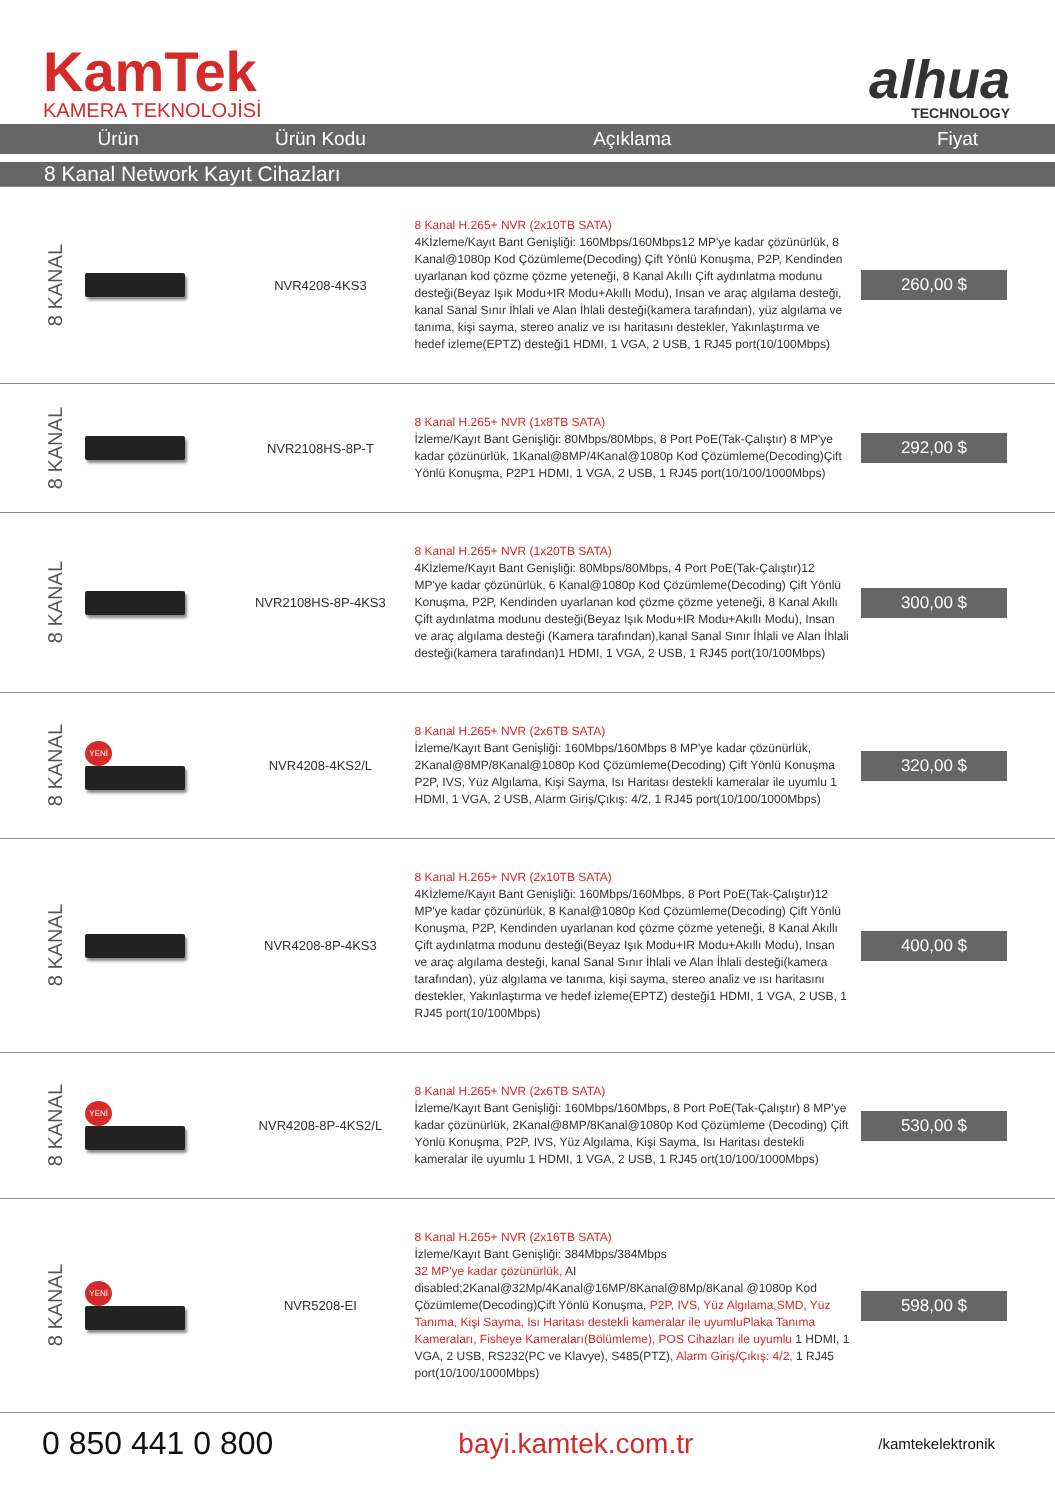KamTek
KAMERA TEKNOLOJİSİ
alhua
TECHNOLOGY
| Ürün | | | Ürün Kodu | Açıklama | Fiyat |
| --- | --- | --- | --- | --- | --- |
| 8 Kanal Network Kayıt Cihazları | | | | | |
| 8 KANAL | | | NVR4208-4KS3 | 8 Kanal H.265+ NVR (2x10TB SATA) 4Kİzleme/Kayıt Bant Genişliği: 160Mbps/160Mbps12 MP'ye kadar çözünürlük, 8 Kanal@1080p Kod Çözümleme(Decoding) Çift Yönlü Konuşma, P2P, Kendinden uyarlanan kod çözme çözme yeteneği, 8 Kanal Akıllı Çift aydınlatma modunu desteği(Beyaz Işık Modu+IR Modu+Akıllı Modu), Insan ve araç algılama desteği, kanal Sanal Sınır İhlali ve Alan İhlali desteği(kamera tarafından), yüz algılama ve tanıma, kişi sayma, stereo analiz ve ısı haritasını destekler, Yakınlaştırma ve hedef izleme(EPTZ) desteği1 HDMI, 1 VGA, 2 USB, 1 RJ45 port(10/100Mbps) | 260,00 $ |
| 8 KANAL | | | NVR2108HS-8P-T | 8 Kanal H.265+ NVR (1x8TB SATA) İzleme/Kayıt Bant Genişliği: 80Mbps/80Mbps, 8 Port PoE(Tak-Çalıştır) 8 MP'ye kadar çözünürlük, 1Kanal@8MP/4Kanal@1080p Kod Çözümleme(Decoding)Çift Yönlü Konuşma, P2P1 HDMI, 1 VGA, 2 USB, 1 RJ45 port(10/100/1000Mbps) | 292,00 $ |
| 8 KANAL | | | NVR2108HS-8P-4KS3 | 8 Kanal H.265+ NVR (1x20TB SATA) 4Kİzleme/Kayıt Bant Genişliği: 80Mbps/80Mbps, 4 Port PoE(Tak-Çalıştır)12 MP'ye kadar çözünürlük, 6 Kanal@1080p Kod Çözümleme(Decoding) Çift Yönlü Konuşma, P2P, Kendinden uyarlanan kod çözme çözme yeteneği, 8 Kanal Akıllı Çift aydınlatma modunu desteği(Beyaz Işık Modu+IR Modu+Akıllı Modu), Insan ve araç algılama desteği (Kamera tarafından),kanal Sanal Sınır İhlali ve Alan İhlali desteği(kamera tarafından)1 HDMI, 1 VGA, 2 USB, 1 RJ45 port(10/100Mbps) | 300,00 $ |
| 8 KANAL | YENİ | | NVR4208-4KS2/L | 8 Kanal H.265+ NVR (2x6TB SATA) İzleme/Kayıt Bant Genişliği: 160Mbps/160Mbps 8 MP'ye kadar çözünürlük, 2Kanal@8MP/8Kanal@1080p Kod Çözümleme(Decoding) Çift Yönlü Konuşma P2P, IVS, Yüz Algılama, Kişi Sayma, Isı Haritası destekli kameralar ile uyumlu 1 HDMI, 1 VGA, 2 USB, Alarm Giriş/Çıkış: 4/2, 1 RJ45 port(10/100/1000Mbps) | 320,00 $ |
| 8 KANAL | | | NVR4208-8P-4KS3 | 8 Kanal H.265+ NVR (2x10TB SATA) 4Kİzleme/Kayıt Bant Genişliği: 160Mbps/160Mbps, 8 Port PoE(Tak-Çalıştır)12 MP'ye kadar çözünürlük, 8 Kanal@1080p Kod Çözümleme(Decoding) Çift Yönlü Konuşma, P2P, Kendinden uyarlanan kod çözme çözme yeteneği, 8 Kanal Akıllı Çift aydınlatma modunu desteği(Beyaz Işık Modu+IR Modu+Akıllı Modu), Insan ve araç algılama desteği, kanal Sanal Sınır İhlali ve Alan İhlali desteği(kamera tarafından), yüz algılama ve tanıma, kişi sayma, stereo analiz ve ısı haritasını destekler, Yakınlaştırma ve hedef izleme(EPTZ) desteği1 HDMI, 1 VGA, 2 USB, 1 RJ45 port(10/100Mbps) | 400,00 $ |
| 8 KANAL | YENİ | | NVR4208-8P-4KS2/L | 8 Kanal H.265+ NVR (2x6TB SATA) İzleme/Kayıt Bant Genişliği: 160Mbps/160Mbps, 8 Port PoE(Tak-Çalıştır) 8 MP'ye kadar çözünürlük, 2Kanal@8MP/8Kanal@1080p Kod Çözümleme (Decoding) Çift Yönlü Konuşma, P2P, IVS, Yüz Algılama, Kişi Sayma, Isı Haritası destekli kameralar ile uyumlu 1 HDMI, 1 VGA, 2 USB, 1 RJ45 ort(10/100/1000Mbps) | 530,00 $ |
| 8 KANAL | YENİ | | NVR5208-EI | 8 Kanal H.265+ NVR (2x16TB SATA) İzleme/Kayıt Bant Genişliği: 384Mbps/384Mbps 32 MP'ye kadar çözünürlük, AI disabled;2Kanal@32Mp/4Kanal@16MP/8Kanal@8Mp/8Kanal @1080p Kod Çözümleme(Decoding)Çift Yönlü Konuşma, P2P, IVS, Yüz Algılama,SMD, Yüz Tanıma, Kişi Sayma, Isı Haritası destekli kameralar ile uyumluPlaka Tanıma Kameraları, Fisheye Kameraları(Bölümleme), POS Cihazları ile uyumlu 1 HDMI, 1 VGA, 2 USB, RS232(PC ve Klavye), S485(PTZ), Alarm Giriş/Çıkış: 4/2, 1 RJ45 port(10/100/1000Mbps) | 598,00 $ |
0 850 441 0 800 bayi.kamtek.com.tr
/kamtekelektronik